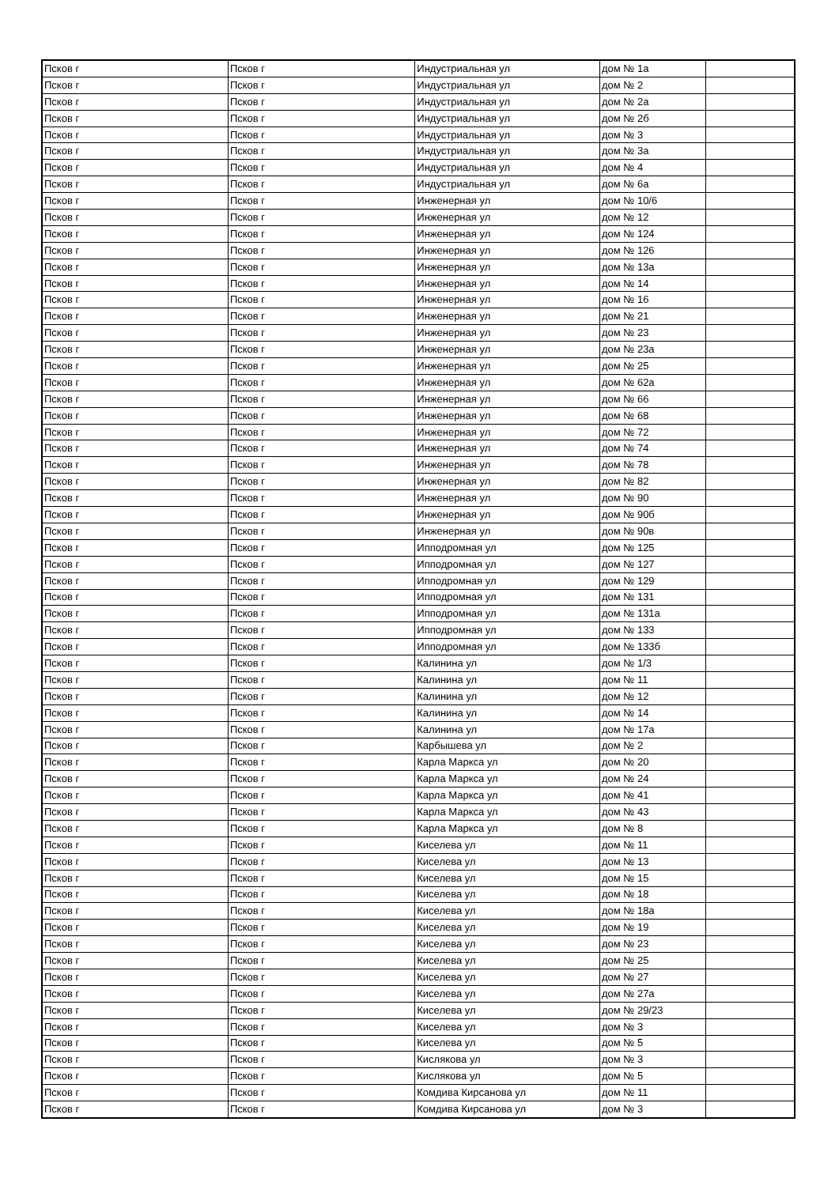| Псков г | Псков г | Индустриальная ул | дом № 1а | |
| Псков г | Псков г | Индустриальная ул | дом № 2 | |
| Псков г | Псков г | Индустриальная ул | дом № 2а | |
| Псков г | Псков г | Индустриальная ул | дом № 2б | |
| Псков г | Псков г | Индустриальная ул | дом № 3 | |
| Псков г | Псков г | Индустриальная ул | дом № 3а | |
| Псков г | Псков г | Индустриальная ул | дом № 4 | |
| Псков г | Псков г | Индустриальная ул | дом № 6а | |
| Псков г | Псков г | Инженерная ул | дом № 10/6 | |
| Псков г | Псков г | Инженерная ул | дом № 12 | |
| Псков г | Псков г | Инженерная ул | дом № 124 | |
| Псков г | Псков г | Инженерная ул | дом № 126 | |
| Псков г | Псков г | Инженерная ул | дом № 13а | |
| Псков г | Псков г | Инженерная ул | дом № 14 | |
| Псков г | Псков г | Инженерная ул | дом № 16 | |
| Псков г | Псков г | Инженерная ул | дом № 21 | |
| Псков г | Псков г | Инженерная ул | дом № 23 | |
| Псков г | Псков г | Инженерная ул | дом № 23а | |
| Псков г | Псков г | Инженерная ул | дом № 25 | |
| Псков г | Псков г | Инженерная ул | дом № 62а | |
| Псков г | Псков г | Инженерная ул | дом № 66 | |
| Псков г | Псков г | Инженерная ул | дом № 68 | |
| Псков г | Псков г | Инженерная ул | дом № 72 | |
| Псков г | Псков г | Инженерная ул | дом № 74 | |
| Псков г | Псков г | Инженерная ул | дом № 78 | |
| Псков г | Псков г | Инженерная ул | дом № 82 | |
| Псков г | Псков г | Инженерная ул | дом № 90 | |
| Псков г | Псков г | Инженерная ул | дом № 90б | |
| Псков г | Псков г | Инженерная ул | дом № 90в | |
| Псков г | Псков г | Ипподромная ул | дом № 125 | |
| Псков г | Псков г | Ипподромная ул | дом № 127 | |
| Псков г | Псков г | Ипподромная ул | дом № 129 | |
| Псков г | Псков г | Ипподромная ул | дом № 131 | |
| Псков г | Псков г | Ипподромная ул | дом № 131а | |
| Псков г | Псков г | Ипподромная ул | дом № 133 | |
| Псков г | Псков г | Ипподромная ул | дом № 133б | |
| Псков г | Псков г | Калинина ул | дом № 1/3 | |
| Псков г | Псков г | Калинина ул | дом № 11 | |
| Псков г | Псков г | Калинина ул | дом № 12 | |
| Псков г | Псков г | Калинина ул | дом № 14 | |
| Псков г | Псков г | Калинина ул | дом № 17а | |
| Псков г | Псков г | Карбышева ул | дом № 2 | |
| Псков г | Псков г | Карла Маркса ул | дом № 20 | |
| Псков г | Псков г | Карла Маркса ул | дом № 24 | |
| Псков г | Псков г | Карла Маркса ул | дом № 41 | |
| Псков г | Псков г | Карла Маркса ул | дом № 43 | |
| Псков г | Псков г | Карла Маркса ул | дом № 8 | |
| Псков г | Псков г | Киселева ул | дом № 11 | |
| Псков г | Псков г | Киселева ул | дом № 13 | |
| Псков г | Псков г | Киселева ул | дом № 15 | |
| Псков г | Псков г | Киселева ул | дом № 18 | |
| Псков г | Псков г | Киселева ул | дом № 18а | |
| Псков г | Псков г | Киселева ул | дом № 19 | |
| Псков г | Псков г | Киселева ул | дом № 23 | |
| Псков г | Псков г | Киселева ул | дом № 25 | |
| Псков г | Псков г | Киселева ул | дом № 27 | |
| Псков г | Псков г | Киселева ул | дом № 27а | |
| Псков г | Псков г | Киселева ул | дом № 29/23 | |
| Псков г | Псков г | Киселева ул | дом № 3 | |
| Псков г | Псков г | Киселева ул | дом № 5 | |
| Псков г | Псков г | Кислякова ул | дом № 3 | |
| Псков г | Псков г | Кислякова ул | дом № 5 | |
| Псков г | Псков г | Комдива Кирсанова ул | дом № 11 | |
| Псков г | Псков г | Комдива Кирсанова ул | дом № 3 | |